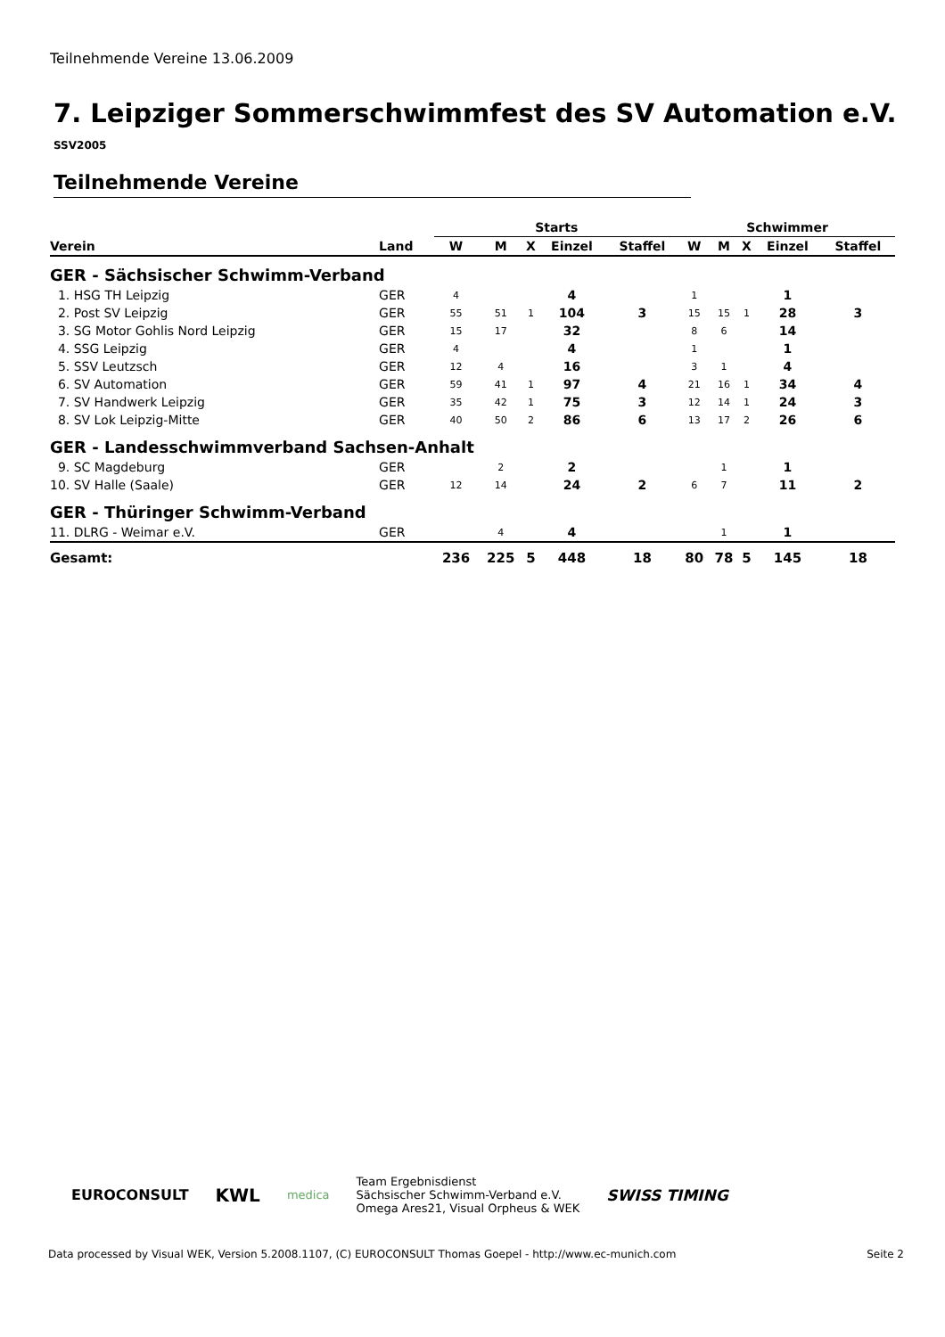Teilnehmende Vereine 13.06.2009
7. Leipziger Sommerschwimmfest des SV Automation e.V.
SSV2005
Teilnehmende Vereine
| | | Starts | | | | | Schwimmer | | | | |
| --- | --- | --- | --- | --- | --- | --- | --- | --- | --- | --- | --- |
| Verein | Land | W | M | X | Einzel | Staffel | W | M | X | Einzel | Staffel |
| GER - Sächsischer Schwimm-Verband | | | | | | | | | | | |
| 1. HSG TH Leipzig | GER | 4 | | | 4 | | 1 | | | 1 | |
| 2. Post SV Leipzig | GER | 55 | 51 | 1 | 104 | 3 | 15 | 15 | 1 | 28 | 3 |
| 3. SG Motor Gohlis Nord Leipzig | GER | 15 | 17 | | 32 | | 8 | 6 | | 14 | |
| 4. SSG Leipzig | GER | 4 | | | 4 | | 1 | | | 1 | |
| 5. SSV Leutzsch | GER | 12 | 4 | | 16 | | 3 | 1 | | 4 | |
| 6. SV Automation | GER | 59 | 41 | 1 | 97 | 4 | 21 | 16 | 1 | 34 | 4 |
| 7. SV Handwerk Leipzig | GER | 35 | 42 | 1 | 75 | 3 | 12 | 14 | 1 | 24 | 3 |
| 8. SV Lok Leipzig-Mitte | GER | 40 | 50 | 2 | 86 | 6 | 13 | 17 | 2 | 26 | 6 |
| GER - Landesschwimmverband Sachsen-Anhalt | | | | | | | | | | | |
| 9. SC Magdeburg | GER | | 2 | | 2 | | | 1 | | 1 | |
| 10. SV Halle (Saale) | GER | 12 | 14 | | 24 | 2 | 6 | 7 | | 11 | 2 |
| GER - Thüringer Schwimm-Verband | | | | | | | | | | | |
| 11. DLRG - Weimar e.V. | GER | | 4 | | 4 | | | 1 | | 1 | |
| Gesamt: | | 236 | 225 | 5 | 448 | 18 | 80 | 78 | 5 | 145 | 18 |
EUROCONSULT KWL medica
Team Ergebnisdienst
Sächsischer Schwimm-Verband e.V.
Omega Ares21, Visual Orpheus & WEK
SWISS TIMING
Data processed by Visual WEK, Version 5.2008.1107, (C) EUROCONSULT Thomas Goepel - http://www.ec-munich.com Seite 2